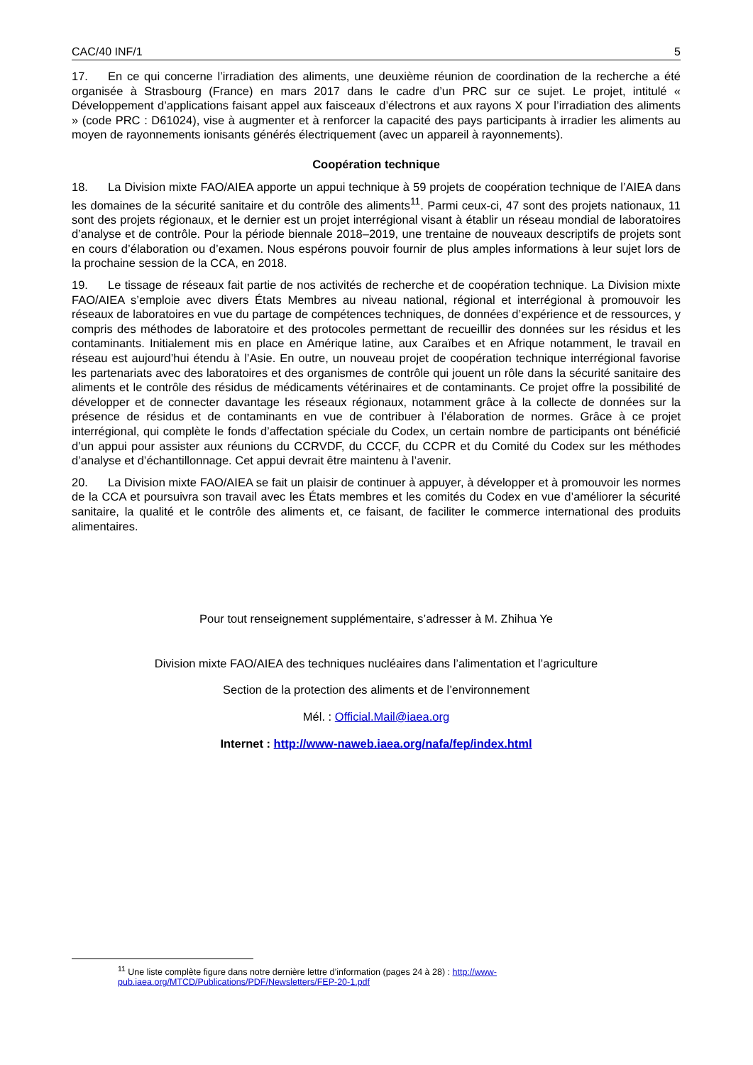CAC/40 INF/1 5
17. En ce qui concerne l’irradiation des aliments, une deuxième réunion de coordination de la recherche a été organisée à Strasbourg (France) en mars 2017 dans le cadre d’un PRC sur ce sujet. Le projet, intitulé « Développement d’applications faisant appel aux faisceaux d’électrons et aux rayons X pour l’irradiation des aliments » (code PRC : D61024), vise à augmenter et à renforcer la capacité des pays participants à irradier les aliments au moyen de rayonnements ionisants générés électriquement (avec un appareil à rayonnements).
Coopération technique
18. La Division mixte FAO/AIEA apporte un appui technique à 59 projets de coopération technique de l’AIEA dans les domaines de la sécurité sanitaire et du contrôle des aliments<sup>11</sup>. Parmi ceux-ci, 47 sont des projets nationaux, 11 sont des projets régionaux, et le dernier est un projet interrégional visant à établir un réseau mondial de laboratoires d’analyse et de contrôle. Pour la période biennale 2018–2019, une trentaine de nouveaux descriptifs de projets sont en cours d’élaboration ou d’examen. Nous espérons pouvoir fournir de plus amples informations à leur sujet lors de la prochaine session de la CCA, en 2018.
19. Le tissage de réseaux fait partie de nos activités de recherche et de coopération technique. La Division mixte FAO/AIEA s’emploie avec divers États Membres au niveau national, régional et interrégional à promouvoir les réseaux de laboratoires en vue du partage de compétences techniques, de données d’expérience et de ressources, y compris des méthodes de laboratoire et des protocoles permettant de recueillir des données sur les résidus et les contaminants. Initialement mis en place en Amérique latine, aux Caraïbes et en Afrique notamment, le travail en réseau est aujourd’hui étendu à l’Asie. En outre, un nouveau projet de coopération technique interrégional favorise les partenariats avec des laboratoires et des organismes de contrôle qui jouent un rôle dans la sécurité sanitaire des aliments et le contrôle des résidus de médicaments vétérinaires et de contaminants. Ce projet offre la possibilité de développer et de connecter davantage les réseaux régionaux, notamment grâce à la collecte de données sur la présence de résidus et de contaminants en vue de contribuer à l’élaboration de normes. Grâce à ce projet interrégional, qui complète le fonds d’affectation spéciale du Codex, un certain nombre de participants ont bénéficié d’un appui pour assister aux réunions du CCRVDF, du CCCF, du CCPR et du Comité du Codex sur les méthodes d’analyse et d’échantillonnage. Cet appui devrait être maintenu à l’avenir.
20. La Division mixte FAO/AIEA se fait un plaisir de continuer à appuyer, à développer et à promouvoir les normes de la CCA et poursuivra son travail avec les États membres et les comités du Codex en vue d’améliorer la sécurité sanitaire, la qualité et le contrôle des aliments et, ce faisant, de faciliter le commerce international des produits alimentaires.
Pour tout renseignement supplémentaire, s’adresser à M. Zhihua Ye
Division mixte FAO/AIEA des techniques nucléaires dans l’alimentation et l’agriculture
Section de la protection des aliments et de l’environnement
Mél. : Official.Mail@iaea.org
Internet : http://www-naweb.iaea.org/nafa/fep/index.html
<sup>11</sup> Une liste complète figure dans notre dernière lettre d’information (pages 24 à 28) : http://www-pub.iaea.org/MTCD/Publications/PDF/Newsletters/FEP-20-1.pdf